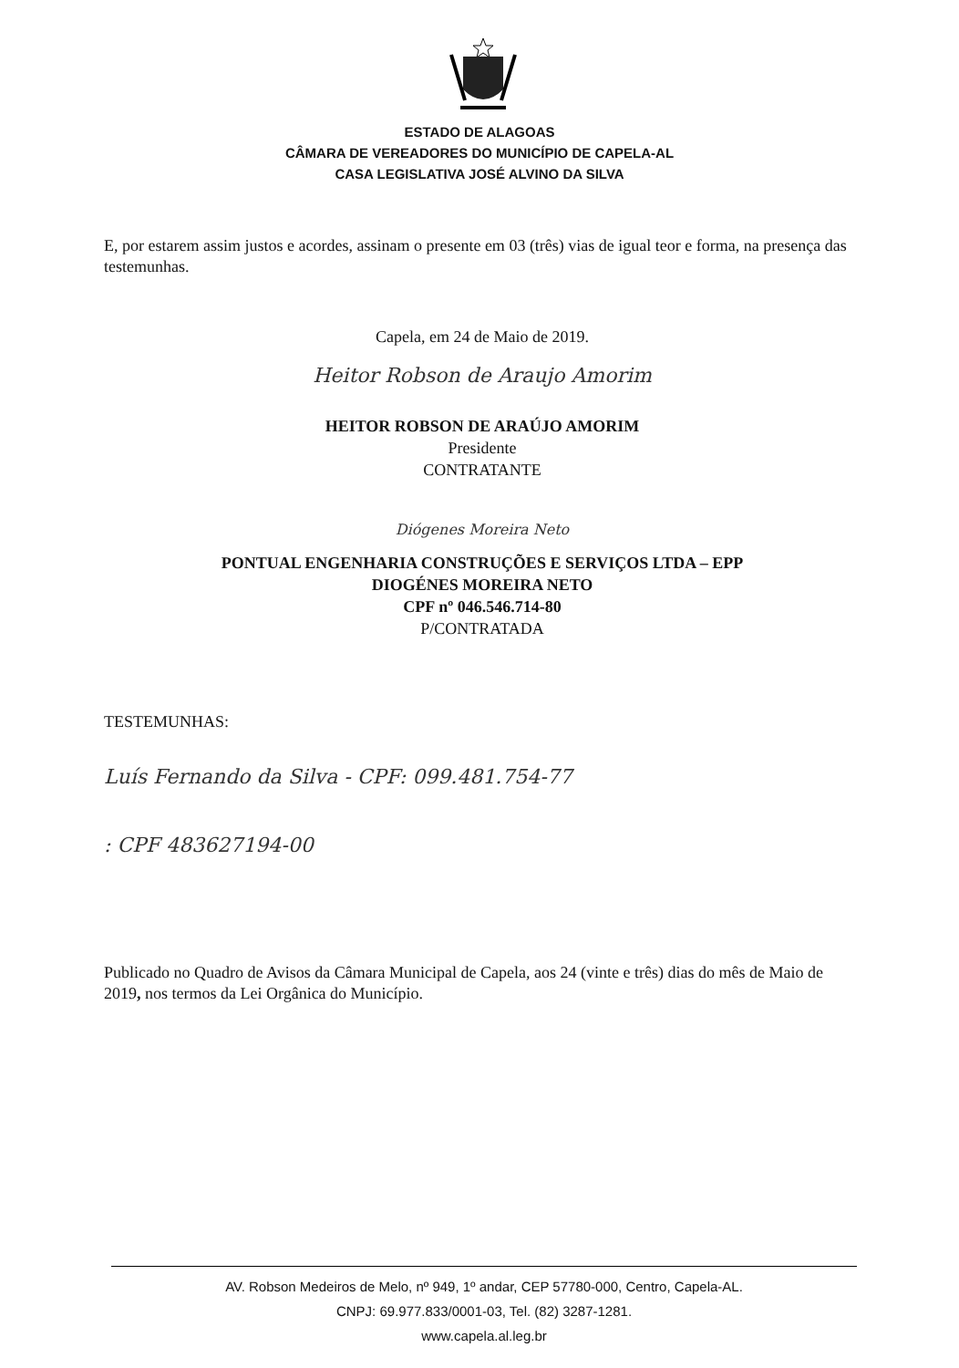ESTADO DE ALAGOAS
CÂMARA DE VEREADORES DO MUNICÍPIO DE CAPELA-AL
CASA LEGISLATIVA JOSÉ ALVINO DA SILVA
E, por estarem assim justos e acordes, assinam o presente em 03 (três) vias de igual teor e forma, na presença das testemunhas.
Capela, em 24 de Maio de 2019.
Heitor Robson de Araujo Amorim
HEITOR ROBSON DE ARAÚJO AMORIM
Presidente
CONTRATANTE
Diógenes Moreira Neto
PONTUAL ENGENHARIA CONSTRUÇÕES E SERVIÇOS LTDA – EPP
DIOGÉNES MOREIRA NETO
CPF nº 046.546.714-80
P/CONTRATADA
TESTEMUNHAS:
Luís Fernando da Silva - CPF: 099.481.754-77
: CPF 483627194-00
Publicado no Quadro de Avisos da Câmara Municipal de Capela, aos 24 (vinte e três) dias do mês de Maio de 2019, nos termos da Lei Orgânica do Município.
AV. Robson Medeiros de Melo, nº 949, 1º andar, CEP 57780-000, Centro, Capela-AL.
CNPJ: 69.977.833/0001-03, Tel. (82) 3287-1281.
www.capela.al.leg.br